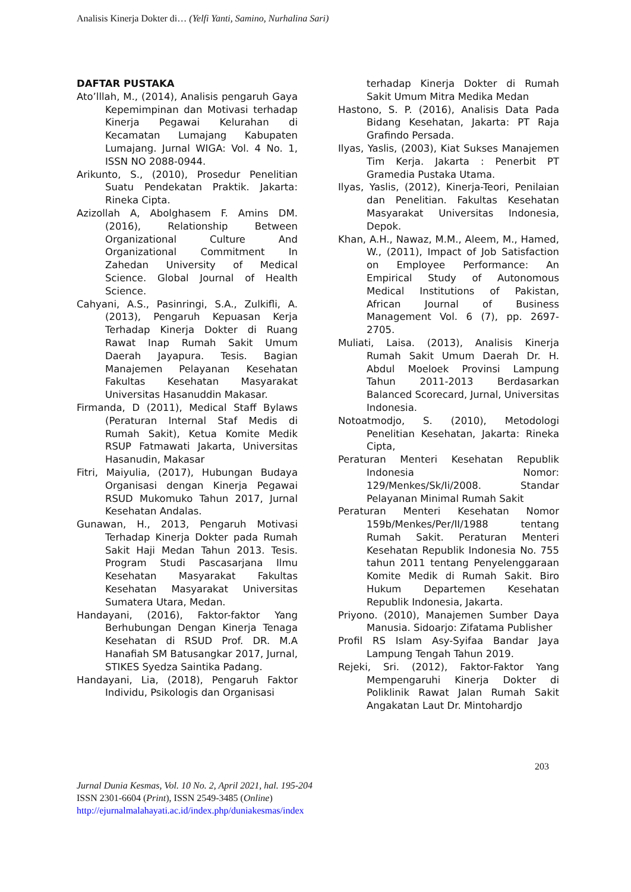Analisis Kinerja Dokter di… (Yelfi Yanti, Samino, Nurhalina Sari)
DAFTAR PUSTAKA
Ato’lllah, M., (2014), Analisis pengaruh Gaya Kepemimpinan dan Motivasi terhadap Kinerja Pegawai Kelurahan di Kecamatan Lumajang Kabupaten Lumajang. Jurnal WIGA: Vol. 4 No. 1, ISSN NO 2088-0944.
Arikunto, S., (2010), Prosedur Penelitian Suatu Pendekatan Praktik. Jakarta: Rineka Cipta.
Azizollah A, Abolghasem F. Amins DM. (2016), Relationship Between Organizational Culture And Organizational Commitment In Zahedan University of Medical Science. Global Journal of Health Science.
Cahyani, A.S., Pasinringi, S.A., Zulkifli, A. (2013), Pengaruh Kepuasan Kerja Terhadap Kinerja Dokter di Ruang Rawat Inap Rumah Sakit Umum Daerah Jayapura. Tesis. Bagian Manajemen Pelayanan Kesehatan Fakultas Kesehatan Masyarakat Universitas Hasanuddin Makasar.
Firmanda, D (2011), Medical Staff Bylaws (Peraturan Internal Staf Medis di Rumah Sakit), Ketua Komite Medik RSUP Fatmawati Jakarta, Universitas Hasanudin, Makasar
Fitri, Maiyulia, (2017), Hubungan Budaya Organisasi dengan Kinerja Pegawai RSUD Mukomuko Tahun 2017, Jurnal Kesehatan Andalas.
Gunawan, H., 2013, Pengaruh Motivasi Terhadap Kinerja Dokter pada Rumah Sakit Haji Medan Tahun 2013. Tesis. Program Studi Pascasarjana Ilmu Kesehatan Masyarakat Fakultas Kesehatan Masyarakat Universitas Sumatera Utara, Medan.
Handayani, (2016), Faktor-faktor Yang Berhubungan Dengan Kinerja Tenaga Kesehatan di RSUD Prof. DR. M.A Hanafiah SM Batusangkar 2017, Jurnal, STIKES Syedza Saintika Padang.
Handayani, Lia, (2018), Pengaruh Faktor Individu, Psikologis dan Organisasi
terhadap Kinerja Dokter di Rumah Sakit Umum Mitra Medika Medan
Hastono, S. P. (2016), Analisis Data Pada Bidang Kesehatan, Jakarta: PT Raja Grafindo Persada.
Ilyas, Yaslis, (2003), Kiat Sukses Manajemen Tim Kerja. Jakarta : Penerbit PT Gramedia Pustaka Utama.
Ilyas, Yaslis, (2012), Kinerja-Teori, Penilaian dan Penelitian. Fakultas Kesehatan Masyarakat Universitas Indonesia, Depok.
Khan, A.H., Nawaz, M.M., Aleem, M., Hamed, W., (2011), Impact of Job Satisfaction on Employee Performance: An Empirical Study of Autonomous Medical Institutions of Pakistan, African Journal of Business Management Vol. 6 (7), pp. 2697-2705.
Muliati, Laisa. (2013), Analisis Kinerja Rumah Sakit Umum Daerah Dr. H. Abdul Moeloek Provinsi Lampung Tahun 2011-2013 Berdasarkan Balanced Scorecard, Jurnal, Universitas Indonesia.
Notoatmodjo, S. (2010), Metodologi Penelitian Kesehatan, Jakarta: Rineka Cipta,
Peraturan Menteri Kesehatan Republik Indonesia Nomor: 129/Menkes/Sk/Ii/2008. Standar Pelayanan Minimal Rumah Sakit
Peraturan Menteri Kesehatan Nomor 159b/Menkes/Per/II/1988 tentang Rumah Sakit. Peraturan Menteri Kesehatan Republik Indonesia No. 755 tahun 2011 tentang Penyelenggaraan Komite Medik di Rumah Sakit. Biro Hukum Departemen Kesehatan Republik Indonesia, Jakarta.
Priyono. (2010), Manajemen Sumber Daya Manusia. Sidoarjo: Zifatama Publisher
Profil RS Islam Asy-Syifaa Bandar Jaya Lampung Tengah Tahun 2019.
Rejeki, Sri. (2012), Faktor-Faktor Yang Mempengaruhi Kinerja Dokter di Poliklinik Rawat Jalan Rumah Sakit Angakatan Laut Dr. Mintohardjo
203
Jurnal Dunia Kesmas, Vol. 10 No. 2, April 2021, hal. 195-204
ISSN 2301-6604 (Print), ISSN 2549-3485 (Online)
http://ejurnalmalahayati.ac.id/index.php/duniakesmas/index